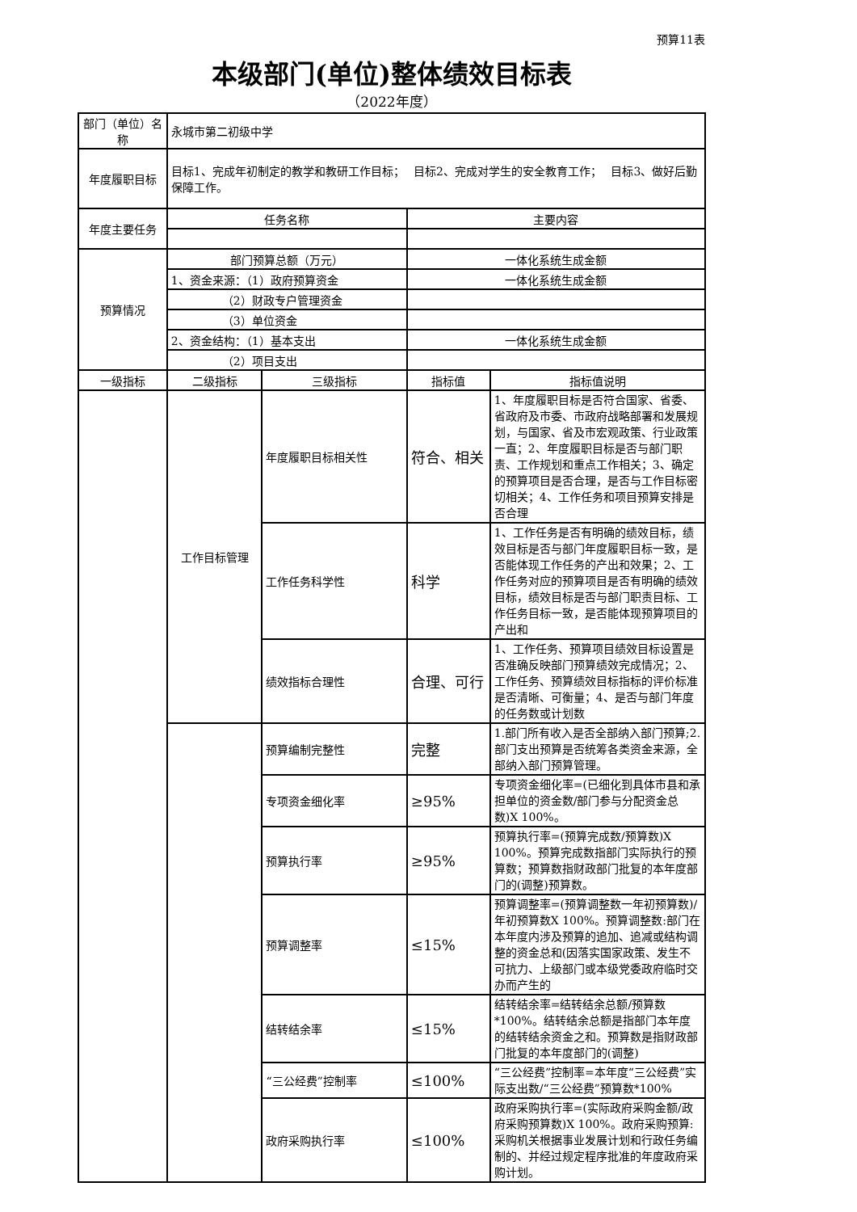预算11表
本级部门(单位)整体绩效目标表
（2022年度）
| 部门（单位）名称 | 永城市第二初级中学 | | | |
| 年度履职目标 | 目标1、完成年初制定的教学和教研工作目标； 目标2、完成对学生的安全教育工作； 目标3、做好后勤保障工作。 | | | |
| 年度主要任务 | 任务名称 | | 主要内容 | |
| 预算情况 | 部门预算总额（万元） | | 一体化系统生成金额 | |
| | 1、资金来源：（1）政府预算资金 | | 一体化系统生成金额 | |
| | （2）财政专户管理资金 | | | |
| | （3）单位资金 | | | |
| | 2、资金结构：（1）基本支出 | | 一体化系统生成金额 | |
| | （2）项目支出 | | | |
| 一级指标 | 二级指标 | 三级指标 | 指标值 | 指标值说明 |
| | 工作目标管理 | 年度履职目标相关性 | 符合、相关 | 1、年度履职目标是否符合国家、省委、省政府及市委、市政府战略部署和发展规划，与国家、省及市宏观政策、行业政策一直；2、年度履职目标是否与部门职责、工作规划和重点工作相关；3、确定的预算项目是否合理，是否与工作目标密切相关；4、工作任务和项目预算安排是否合理 |
| | | 工作任务科学性 | 科学 | 1、工作任务是否有明确的绩效目标，绩效目标是否与部门年度履职目标一致，是否能体现工作任务的产出和效果；2、工作任务对应的预算项目是否有明确的绩效目标，绩效目标是否与部门职责目标、工作任务目标一致，是否能体现预算项目的产出和 |
| | | 绩效指标合理性 | 合理、可行 | 1、工作任务、预算项目绩效目标设置是否准确反映部门预算绩效完成情况；2、工作任务、预算绩效目标指标的评价标准是否清晰、可衡量；4、是否与部门年度的任务数或计划数 |
| | | 预算编制完整性 | 完整 | 1.部门所有收入是否全部纳入部门预算;2.部门支出预算是否统筹各类资金来源，全部纳入部门预算管理。 |
| | | 专项资金细化率 | ≥95% | 专项资金细化率=(已细化到具体市县和承担单位的资金数/部门参与分配资金总数)X 100%。 |
| | | 预算执行率 | ≥95% | 预算执行率=(预算完成数/预算数)X 100%。预算完成数指部门实际执行的预算数；预算数指财政部门批复的本年度部门的(调整)预算数。 |
| | | 预算调整率 | ≤15% | 预算调整率=(预算调整数一年初预算数)/年初预算数X 100%。预算调整数:部门在本年度内涉及预算的追加、追减或结构调整的资金总和(因落实国家政策、发生不可抗力、上级部门或本级党委政府临时交办而产生的 |
| | | 结转结余率 | ≤15% | 结转结余率=结转结余总额/预算数*100%。结转结余总额是指部门本年度的结转结余资金之和。预算数是指财政部门批复的本年度部门的(调整) |
| | | “三公经费”控制率 | ≤100% | “三公经费”控制率=本年度“三公经费”实际支出数/“三公经费”预算数*100% |
| | | 政府采购执行率 | ≤100% | 政府采购执行率=(实际政府采购金额/政府采购预算数)X 100%。政府采购预算:采购机关根据事业发展计划和行政任务编制的、并经过规定程序批准的年度政府采购计划。 |